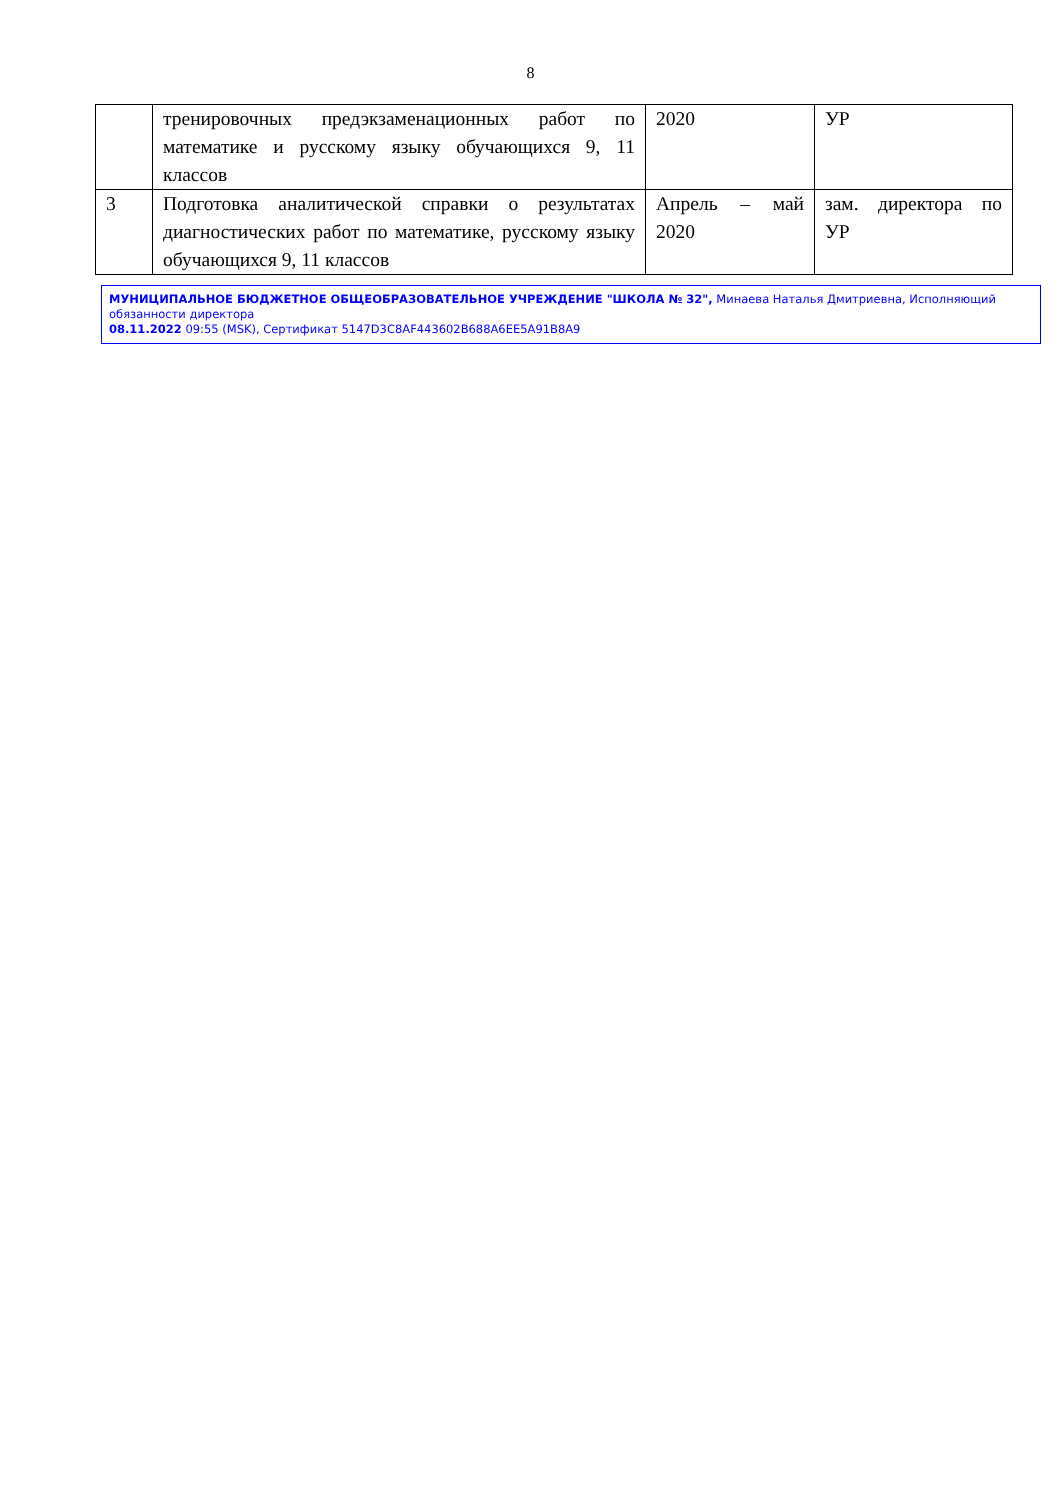8
| | тренировочных предэкзаменационных работ по математике и русскому языку обучающихся 9, 11 классов | 2020 | УР |
| 3 | Подготовка аналитической справки о результатах диагностических работ по математике, русскому языку обучающихся 9, 11 классов | Апрель – май 2020 | зам. директора по УР |
МУНИЦИПАЛЬНОЕ БЮДЖЕТНОЕ ОБЩЕОБРАЗОВАТЕЛЬНОЕ УЧРЕЖДЕНИЕ "ШКОЛА № 32", Минаева Наталья Дмитриевна, Исполняющий обязанности директора
08.11.2022 09:55 (MSK), Сертификат 5147D3C8AF443602B688A6EE5A91B8A9